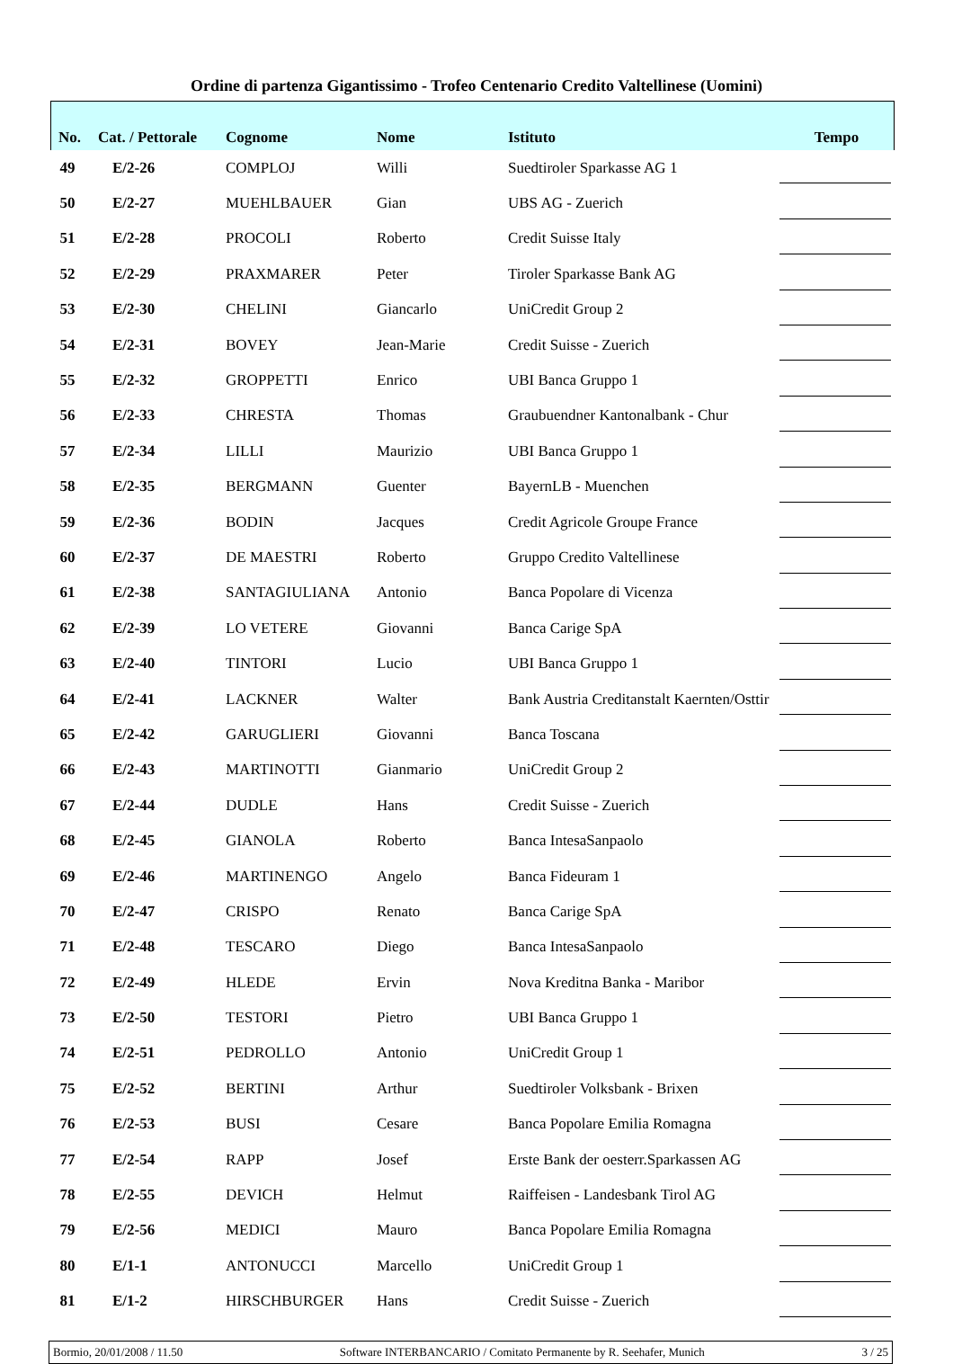Ordine di partenza Gigantissimo - Trofeo Centenario Credito Valtellinese (Uomini)
| No. | Cat. / Pettorale | Cognome | Nome | Istituto | Tempo |
| --- | --- | --- | --- | --- | --- |
| 49 | E/2-26 | COMPLOJ | Willi | Suedtiroler Sparkasse AG 1 | |
| 50 | E/2-27 | MUEHLBAUER | Gian | UBS AG - Zuerich | |
| 51 | E/2-28 | PROCOLI | Roberto | Credit Suisse Italy | |
| 52 | E/2-29 | PRAXMARER | Peter | Tiroler Sparkasse Bank AG | |
| 53 | E/2-30 | CHELINI | Giancarlo | UniCredit Group 2 | |
| 54 | E/2-31 | BOVEY | Jean-Marie | Credit Suisse - Zuerich | |
| 55 | E/2-32 | GROPPETTI | Enrico | UBI Banca Gruppo 1 | |
| 56 | E/2-33 | CHRESTA | Thomas | Graubuendner Kantonalbank - Chur | |
| 57 | E/2-34 | LILLI | Maurizio | UBI Banca Gruppo 1 | |
| 58 | E/2-35 | BERGMANN | Guenter | BayernLB - Muenchen | |
| 59 | E/2-36 | BODIN | Jacques | Credit Agricole Groupe France | |
| 60 | E/2-37 | DE MAESTRI | Roberto | Gruppo Credito Valtellinese | |
| 61 | E/2-38 | SANTAGIULIANA | Antonio | Banca Popolare di Vicenza | |
| 62 | E/2-39 | LO VETERE | Giovanni | Banca Carige SpA | |
| 63 | E/2-40 | TINTORI | Lucio | UBI Banca Gruppo 1 | |
| 64 | E/2-41 | LACKNER | Walter | Bank Austria Creditanstalt Kaernten/Osttir | |
| 65 | E/2-42 | GARUGLIERI | Giovanni | Banca Toscana | |
| 66 | E/2-43 | MARTINOTTI | Gianmario | UniCredit Group 2 | |
| 67 | E/2-44 | DUDLE | Hans | Credit Suisse - Zuerich | |
| 68 | E/2-45 | GIANOLA | Roberto | Banca IntesaSanpaolo | |
| 69 | E/2-46 | MARTINENGO | Angelo | Banca Fideuram 1 | |
| 70 | E/2-47 | CRISPO | Renato | Banca Carige SpA | |
| 71 | E/2-48 | TESCARO | Diego | Banca IntesaSanpaolo | |
| 72 | E/2-49 | HLEDE | Ervin | Nova Kreditna Banka - Maribor | |
| 73 | E/2-50 | TESTORI | Pietro | UBI Banca Gruppo 1 | |
| 74 | E/2-51 | PEDROLLO | Antonio | UniCredit Group 1 | |
| 75 | E/2-52 | BERTINI | Arthur | Suedtiroler Volksbank - Brixen | |
| 76 | E/2-53 | BUSI | Cesare | Banca Popolare Emilia Romagna | |
| 77 | E/2-54 | RAPP | Josef | Erste Bank der oesterr.Sparkassen AG | |
| 78 | E/2-55 | DEVICH | Helmut | Raiffeisen - Landesbank Tirol AG | |
| 79 | E/2-56 | MEDICI | Mauro | Banca Popolare Emilia Romagna | |
| 80 | E/1-1 | ANTONUCCI | Marcello | UniCredit Group 1 | |
| 81 | E/1-2 | HIRSCHBURGER | Hans | Credit Suisse - Zuerich | |
Bormio, 20/01/2008 / 11.50 Software INTERBANCARIO / Comitato Permanente by R. Seehafer, Munich 3 / 25